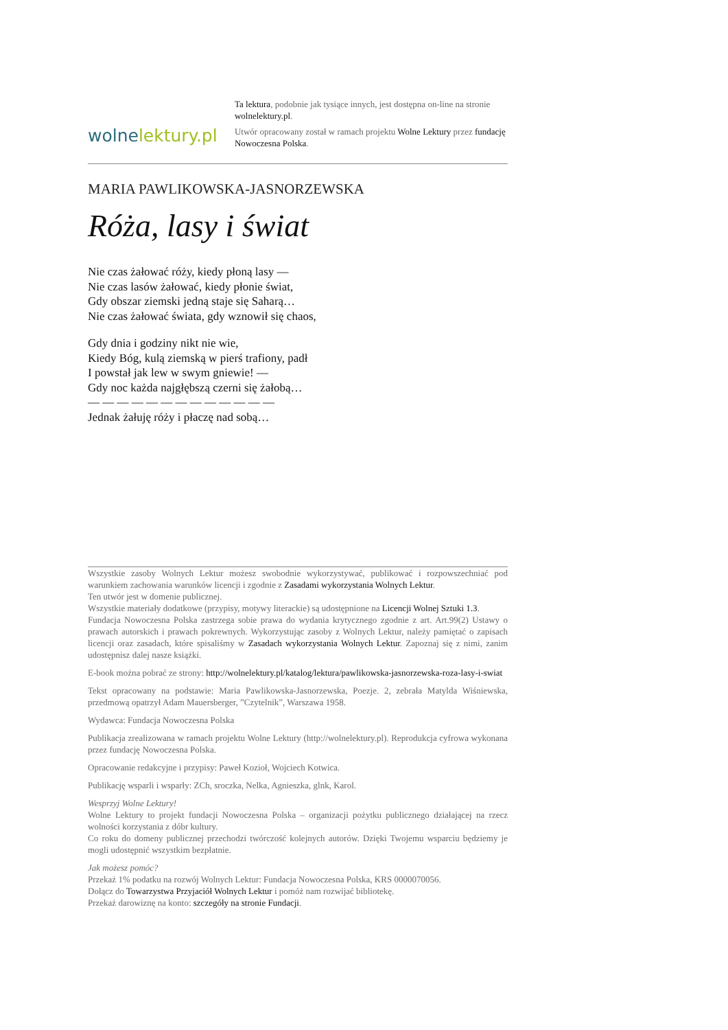wolnelektury.pl
Ta lektura, podobnie jak tysiące innych, jest dostępna on-line na stronie wolnelektury.pl.
Utwór opracowany został w ramach projektu Wolne Lektury przez fundację Nowoczesna Polska.
MARIA PAWLIKOWSKA-JASNORZEWSKA
Róża, lasy i świat
Nie czas żałować róży, kiedy płoną lasy —
Nie czas lasów żałować, kiedy płonie świat,
Gdy obszar ziemski jedną staje się Saharą…
Nie czas żałować świata, gdy wznowił się chaos,
Gdy dnia i godziny nikt nie wie,
Kiedy Bóg, kulą ziemską w pierś trafiony, padł
I powstał jak lew w swym gniewie! —
Gdy noc każda najgłębszą czerni się żałobą…
— — — — — — — — — — — — —
Jednak żałuję róży i płaczę nad sobą…
Wszystkie zasoby Wolnych Lektur możesz swobodnie wykorzystywać, publikować i rozpowszechniać pod warunkiem zachowania warunków licencji i zgodnie z Zasadami wykorzystania Wolnych Lektur.
Ten utwór jest w domenie publicznej.
Wszystkie materiały dodatkowe (przypisy, motywy literackie) są udostępnione na Licencji Wolnej Sztuki 1.3.
Fundacja Nowoczesna Polska zastrzega sobie prawa do wydania krytycznego zgodnie z art. Art.99(2) Ustawy o prawach autorskich i prawach pokrewnych. Wykorzystując zasoby z Wolnych Lektur, należy pamiętać o zapisach licencji oraz zasadach, które spisaliśmy w Zasadach wykorzystania Wolnych Lektur. Zapoznaj się z nimi, zanim udostępnisz dalej nasze książki.
E-book można pobrać ze strony: http://wolnelektury.pl/katalog/lektura/pawlikowska-jasnorzewska-roza-lasy-i-swiat
Tekst opracowany na podstawie: Maria Pawlikowska-Jasnorzewska, Poezje. 2, zebrała Matylda Wiśniewska, przedmową opatrzył Adam Mauersberger, ”Czytelnik”, Warszawa 1958.
Wydawca: Fundacja Nowoczesna Polska
Publikacja zrealizowana w ramach projektu Wolne Lektury (http://wolnelektury.pl). Reprodukcja cyfrowa wykonana przez fundację Nowoczesna Polska.
Opracowanie redakcyjne i przypisy: Paweł Kozioł, Wojciech Kotwica.
Publikację wsparli i wsparły: ZCh, sroczka, Nelka, Agnieszka, glnk, Karol.
Wesprzyj Wolne Lektury!
Wolne Lektury to projekt fundacji Nowoczesna Polska – organizacji pożytku publicznego działającej na rzecz wolności korzystania z dóbr kultury.
Co roku do domeny publicznej przechodzi twórczość kolejnych autorów. Dzięki Twojemu wsparciu będziemy je mogli udostępnić wszystkim bezpłatnie.
Jak możesz pomóc?
Przekaż 1% podatku na rozwój Wolnych Lektur: Fundacja Nowoczesna Polska, KRS 0000070056.
Dołącz do Towarzystwa Przyjaciół Wolnych Lektur i pomóż nam rozwijać bibliotekę.
Przekaż darowiznę na konto: szczegóły na stronie Fundacji.